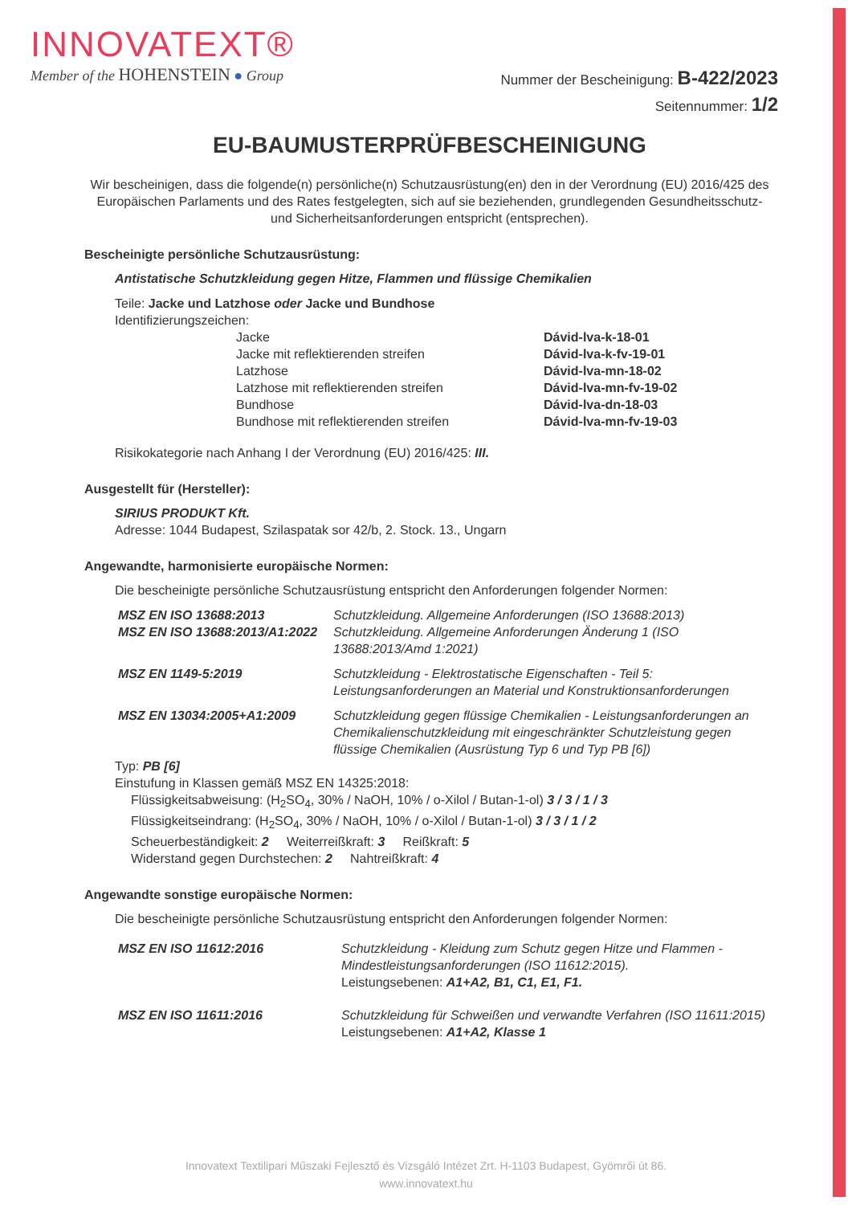INNOVATEXT®
Member of the HOHENSTEIN ● Group
Nummer der Bescheinigung: B-422/2023
Seitennummer: 1/2
EU-BAUMUSTERPRÜFBESCHEINIGUNG
Wir bescheinigen, dass die folgende(n) persönliche(n) Schutzausrüstung(en) den in der Verordnung (EU) 2016/425 des Europäischen Parlaments und des Rates festgelegten, sich auf sie beziehenden, grundlegenden Gesundheitsschutz- und Sicherheitsanforderungen entspricht (entsprechen).
Bescheinigte persönliche Schutzausrüstung:
Antistatische Schutzkleidung gegen Hitze, Flammen und flüssige Chemikalien
Teile: Jacke und Latzhose oder Jacke und Bundhose
Identifizierungszeichen:
| Jacke | Dávid-lva-k-18-01 |
| Jacke mit reflektierenden streifen | Dávid-lva-k-fv-19-01 |
| Latzhose | Dávid-lva-mn-18-02 |
| Latzhose mit reflektierenden streifen | Dávid-lva-mn-fv-19-02 |
| Bundhose | Dávid-lva-dn-18-03 |
| Bundhose mit reflektierenden streifen | Dávid-lva-mn-fv-19-03 |
Risikokategorie nach Anhang I der Verordnung (EU) 2016/425: III.
Ausgestellt für (Hersteller):
SIRIUS PRODUKT Kft.
Adresse: 1044 Budapest, Szilaspatak sor 42/b, 2. Stock. 13., Ungarn
Angewandte, harmonisierte europäische Normen:
Die bescheinigte persönliche Schutzausrüstung entspricht den Anforderungen folgender Normen:
| MSZ EN ISO 13688:2013 | Schutzkleidung. Allgemeine Anforderungen (ISO 13688:2013) |
| MSZ EN ISO 13688:2013/A1:2022 | Schutzkleidung. Allgemeine Anforderungen Änderung 1 (ISO 13688:2013/Amd 1:2021) |
| MSZ EN 1149-5:2019 | Schutzkleidung - Elektrostatische Eigenschaften - Teil 5: Leistungsanforderungen an Material und Konstruktionsanforderungen |
| MSZ EN 13034:2005+A1:2009 | Schutzkleidung gegen flüssige Chemikalien - Leistungsanforderungen an Chemikalienschutzkleidung mit eingeschränkter Schutzleistung gegen flüssige Chemikalien (Ausrüstung Typ 6 und Typ PB [6]) |
Typ: PB [6]
Einstufung in Klassen gemäß MSZ EN 14325:2018:
Flüssigkeitsabweisung: (H<sub>2</sub>SO<sub>4</sub>, 30% / NaOH, 10% / o-Xilol / Butan-1-ol) 3 / 3 / 1 / 3
Flüssigkeitseindrang: (H<sub>2</sub>SO<sub>4</sub>, 30% / NaOH, 10% / o-Xilol / Butan-1-ol) 3 / 3 / 1 / 2
Scheuerbeständigkeit: 2 Weiterreißkraft: 3 Reißkraft: 5
Widerstand gegen Durchstechen: 2 Nahtreißkraft: 4
Angewandte sonstige europäische Normen:
Die bescheinigte persönliche Schutzausrüstung entspricht den Anforderungen folgender Normen:
| MSZ EN ISO 11612:2016 | Schutzkleidung - Kleidung zum Schutz gegen Hitze und Flammen - Mindestleistungsanforderungen (ISO 11612:2015). Leistungsebenen: A1+A2, B1, C1, E1, F1. |
| MSZ EN ISO 11611:2016 | Schutzkleidung für Schweißen und verwandte Verfahren (ISO 11611:2015) Leistungsebenen: A1+A2, Klasse 1 |
Innovatext Textilipari Műszaki Fejlesztő és Vizsgáló Intézet Zrt. H-1103 Budapest, Gyömrői út 86.
www.innovatext.hu